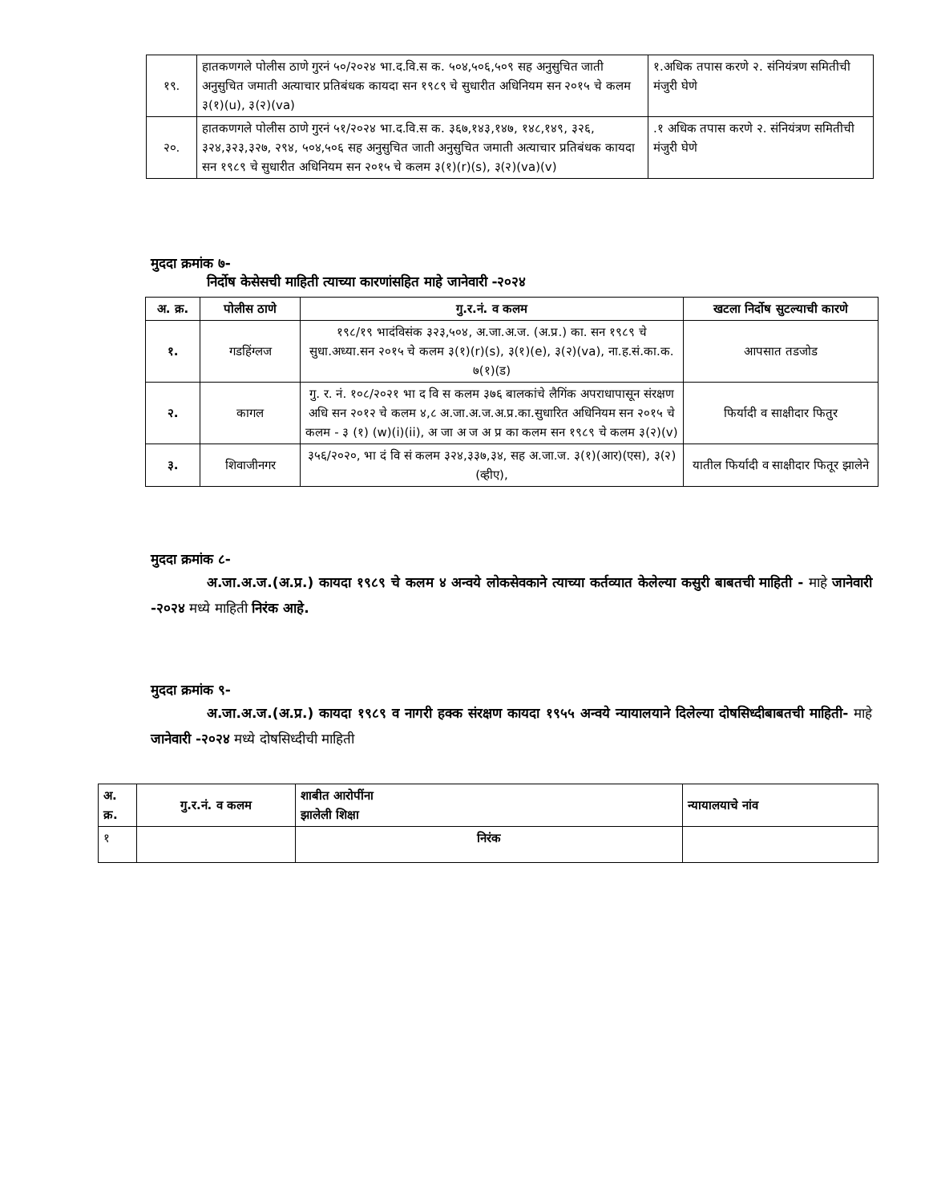| १९. | हातकणगले पोलीस ठाणे गुरनं ५०/२०२४ भा.द.वि.स क. ५०४,५०६,५०९ सह अनुसुचित जाती अनुसुचित जमाती अत्याचार प्रतिबंधक कायदा सन १९८९ चे सुधारीत अधिनियम सन २०१५ चे कलम ३(१)(u), ३(२)(va) | १.अधिक तपास करणे २. संनियंत्रण समितीची मंजुरी घेणे |
| २०. | हातकणगले पोलीस ठाणे गुरनं ५१/२०२४ भा.द.वि.स क. ३६७,१४३,१४७, १४८,१४९, ३२६, ३२४,३२३,३२७, २९४, ५०४,५०६ सह अनुसुचित जाती अनुसुचित जमाती अत्याचार प्रतिबंधक कायदा सन १९८९ चे सुधारीत अधिनियम सन २०१५ चे कलम ३(१)(r)(s), ३(२)(va)(v) | .१ अधिक तपास करणे २. संनियंत्रण समितीची मंजुरी घेणे |
मुददा क्रमांक ७-
निर्दोष केसेसची माहिती त्याच्या कारणांसहित माहे जानेवारी -२०२४
| अ. क्र. | पोलीस ठाणे | गु.र.नं. व कलम | खटला निर्दोष सुटल्याची कारणे |
| --- | --- | --- | --- |
| १. | गडहिंग्लज | १९८/१९ भादंविसंक ३२३,५०४, अ.जा.अ.ज. (अ.प्र.) का. सन १९८९ चे सुधा.अध्या.सन २०१५ चे कलम ३(१)(r)(s), ३(१)(e), ३(२)(va), ना.ह.सं.का.क. ७(१)(ड) | आपसात तडजोड |
| २. | कागल | गु. र. नं. १०८/२०२१ भा द वि स कलम ३७६ बालकांचे लैगिंक अपराधापासून संरक्षण अधि सन २०१२ चे कलम ४,८ अ.जा.अ.ज.अ.प्र.का.सुधारित अधिनियम सन २०१५ चे कलम - ३ (१) (w)(i)(ii), अ जा अ ज अ प्र का कलम सन १९८९ चे कलम ३(२)(v) | फिर्यादी व साक्षीदार फितुर |
| ३. | शिवाजीनगर | ३५६/२०२०, भा दं वि सं कलम ३२४,३३७,३४, सह अ.जा.ज. ३(१)(आर)(एस), ३(२)(व्हीए), | यातील फिर्यादी व साक्षीदार फितूर झालेने |
मुददा क्रमांक ८-
अ.जा.अ.ज.(अ.प्र.) कायदा १९८९ चे कलम ४ अन्वये लोकसेवकाने त्याच्या कर्तव्यात केलेल्या कसुरी बाबतची माहिती - माहे जानेवारी -२०२४ मध्ये माहिती निरंक आहे.
मुददा क्रमांक ९-
अ.जा.अ.ज.(अ.प्र.) कायदा १९८९ व नागरी हक्क संरक्षण कायदा १९५५ अन्वये न्यायालयाने दिलेल्या दोषसिध्दीबाबतची माहिती- माहे जानेवारी -२०२४ मध्ये दोषसिध्दीची माहिती
| अ. क्र. | गु.र.नं. व कलम | शाबीत आरोपींना झालेली शिक्षा | न्यायालयाचे नांव |
| --- | --- | --- | --- |
| १ | | निरंक | |